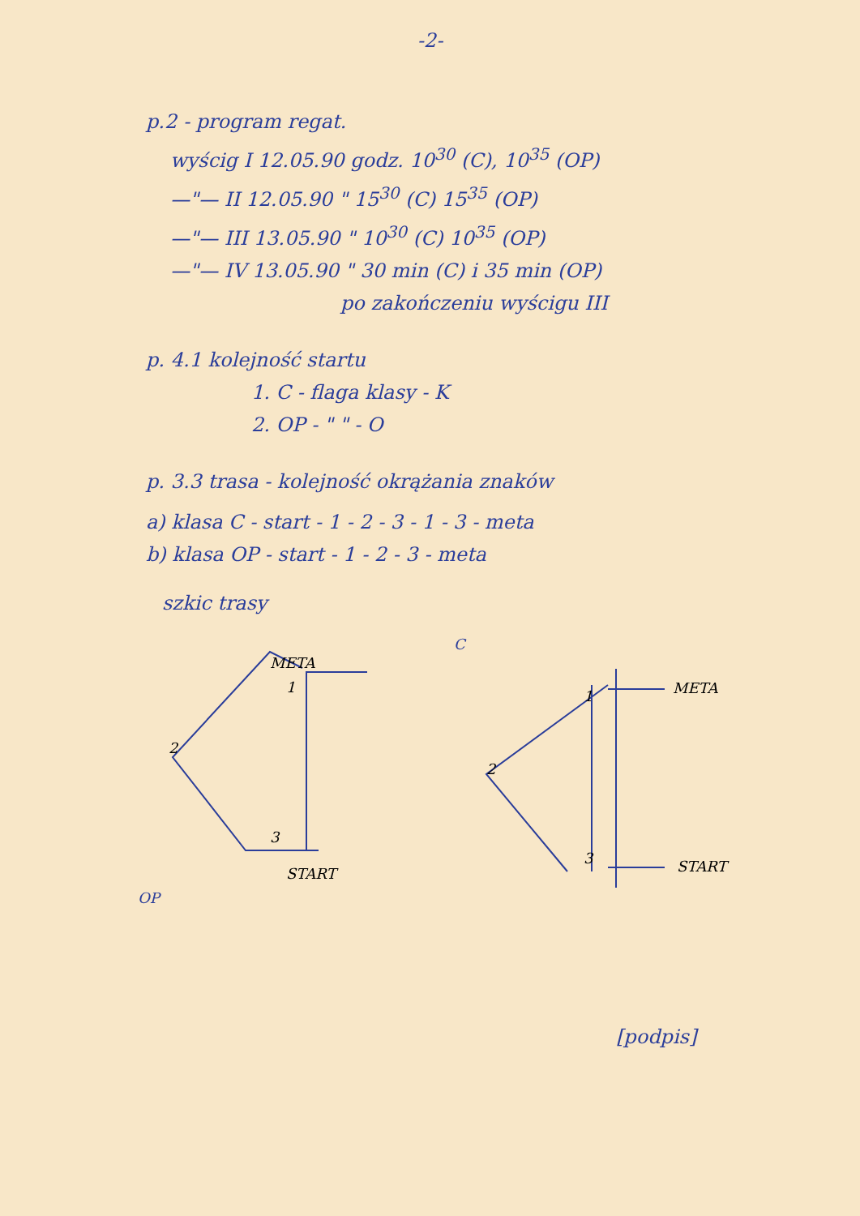-2-
p.2 - program regat.
wyścig I 12.05.90 godz. 10<sup>30</sup> (C), 10<sup>35</sup> (OP)
—"— II 12.05.90 " 15<sup>30</sup> (C) 15<sup>35</sup> (OP)
—"— III 13.05.90 " 10<sup>30</sup> (C) 10<sup>35</sup> (OP)
—"— IV 13.05.90 " 30 min (C) i 35 min (OP)
po zakończeniu wyścigu III
p. 4.1 kolejność startu
1. C - flaga klasy - K
2. OP - " " - O
p. 3.3 trasa - kolejność okrążania znaków
a) klasa C - start - 1 - 2 - 3 - 1 - 3 - meta
b) klasa OP - start - 1 - 2 - 3 - meta
szkic trasy
OP
META
2
3
START
1
C
META
2
1
3
START
[podpis]